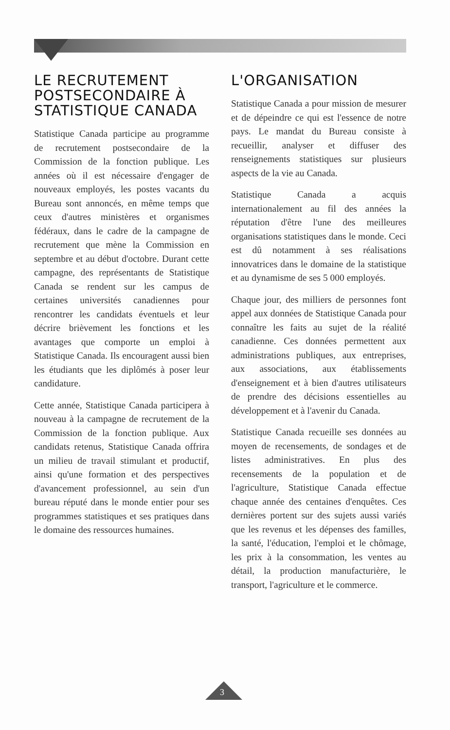LE RECRUTEMENT POSTSECONDAIRE À STATISTIQUE CANADA
Statistique Canada participe au programme de recrutement postsecondaire de la Commission de la fonction publique. Les années où il est nécessaire d'engager de nouveaux employés, les postes vacants du Bureau sont annoncés, en même temps que ceux d'autres ministères et organismes fédéraux, dans le cadre de la campagne de recrutement que mène la Commission en septembre et au début d'octobre. Durant cette campagne, des représentants de Statistique Canada se rendent sur les campus de certaines universités canadiennes pour rencontrer les candidats éventuels et leur décrire brièvement les fonctions et les avantages que comporte un emploi à Statistique Canada. Ils encouragent aussi bien les étudiants que les diplômés à poser leur candidature.
Cette année, Statistique Canada participera à nouveau à la campagne de recrutement de la Commission de la fonction publique. Aux candidats retenus, Statistique Canada offrira un milieu de travail stimulant et productif, ainsi qu'une formation et des perspectives d'avancement professionnel, au sein d'un bureau réputé dans le monde entier pour ses programmes statistiques et ses pratiques dans le domaine des ressources humaines.
L'ORGANISATION
Statistique Canada a pour mission de mesurer et de dépeindre ce qui est l'essence de notre pays. Le mandat du Bureau consiste à recueillir, analyser et diffuser des renseignements statistiques sur plusieurs aspects de la vie au Canada.
Statistique Canada a acquis internationalement au fil des années la réputation d'être l'une des meilleures organisations statistiques dans le monde. Ceci est dû notamment à ses réalisations innovatrices dans le domaine de la statistique et au dynamisme de ses 5 000 employés.
Chaque jour, des milliers de personnes font appel aux données de Statistique Canada pour connaître les faits au sujet de la réalité canadienne. Ces données permettent aux administrations publiques, aux entreprises, aux associations, aux établissements d'enseignement et à bien d'autres utilisateurs de prendre des décisions essentielles au développement et à l'avenir du Canada.
Statistique Canada recueille ses données au moyen de recensements, de sondages et de listes administratives. En plus des recensements de la population et de l'agriculture, Statistique Canada effectue chaque année des centaines d'enquêtes. Ces dernières portent sur des sujets aussi variés que les revenus et les dépenses des familles, la santé, l'éducation, l'emploi et le chômage, les prix à la consommation, les ventes au détail, la production manufacturière, le transport, l'agriculture et le commerce.
3